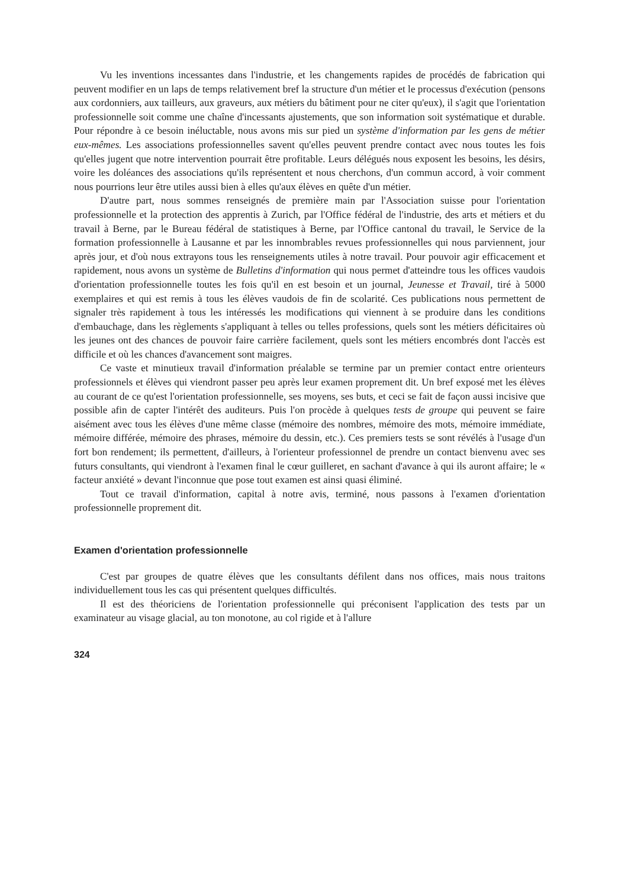Vu les inventions incessantes dans l'industrie, et les changements rapides de procédés de fabrication qui peuvent modifier en un laps de temps relativement bref la structure d'un métier et le processus d'exécution (pensons aux cordonniers, aux tailleurs, aux graveurs, aux métiers du bâtiment pour ne citer qu'eux), il s'agit que l'orientation professionnelle soit comme une chaîne d'incessants ajustements, que son information soit systématique et durable. Pour répondre à ce besoin inéluctable, nous avons mis sur pied un système d'information par les gens de métier eux-mêmes. Les associations professionnelles savent qu'elles peuvent prendre contact avec nous toutes les fois qu'elles jugent que notre intervention pourrait être profitable. Leurs délégués nous exposent les besoins, les désirs, voire les doléances des associations qu'ils représentent et nous cherchons, d'un commun accord, à voir comment nous pourrions leur être utiles aussi bien à elles qu'aux élèves en quête d'un métier.
D'autre part, nous sommes renseignés de première main par l'Association suisse pour l'orientation professionnelle et la protection des apprentis à Zurich, par l'Office fédéral de l'industrie, des arts et métiers et du travail à Berne, par le Bureau fédéral de statistiques à Berne, par l'Office cantonal du travail, le Service de la formation professionnelle à Lausanne et par les innombrables revues professionnelles qui nous parviennent, jour après jour, et d'où nous extrayons tous les renseignements utiles à notre travail. Pour pouvoir agir efficacement et rapidement, nous avons un système de Bulletins d'information qui nous permet d'atteindre tous les offices vaudois d'orientation professionnelle toutes les fois qu'il en est besoin et un journal, Jeunesse et Travail, tiré à 5000 exemplaires et qui est remis à tous les élèves vaudois de fin de scolarité. Ces publications nous permettent de signaler très rapidement à tous les intéressés les modifications qui viennent à se produire dans les conditions d'embauchage, dans les règlements s'appliquant à telles ou telles professions, quels sont les métiers déficitaires où les jeunes ont des chances de pouvoir faire carrière facilement, quels sont les métiers encombrés dont l'accès est difficile et où les chances d'avancement sont maigres.
Ce vaste et minutieux travail d'information préalable se termine par un premier contact entre orienteurs professionnels et élèves qui viendront passer peu après leur examen proprement dit. Un bref exposé met les élèves au courant de ce qu'est l'orientation professionnelle, ses moyens, ses buts, et ceci se fait de façon aussi incisive que possible afin de capter l'intérêt des auditeurs. Puis l'on procède à quelques tests de groupe qui peuvent se faire aisément avec tous les élèves d'une même classe (mémoire des nombres, mémoire des mots, mémoire immédiate, mémoire différée, mémoire des phrases, mémoire du dessin, etc.). Ces premiers tests se sont révélés à l'usage d'un fort bon rendement; ils permettent, d'ailleurs, à l'orienteur professionnel de prendre un contact bienvenu avec ses futurs consultants, qui viendront à l'examen final le cœur guilleret, en sachant d'avance à qui ils auront affaire; le « facteur anxiété » devant l'inconnue que pose tout examen est ainsi quasi éliminé.
Tout ce travail d'information, capital à notre avis, terminé, nous passons à l'examen d'orientation professionnelle proprement dit.
Examen d'orientation professionnelle
C'est par groupes de quatre élèves que les consultants défilent dans nos offices, mais nous traitons individuellement tous les cas qui présentent quelques difficultés.
Il est des théoriciens de l'orientation professionnelle qui préconisent l'application des tests par un examinateur au visage glacial, au ton monotone, au col rigide et à l'allure
324